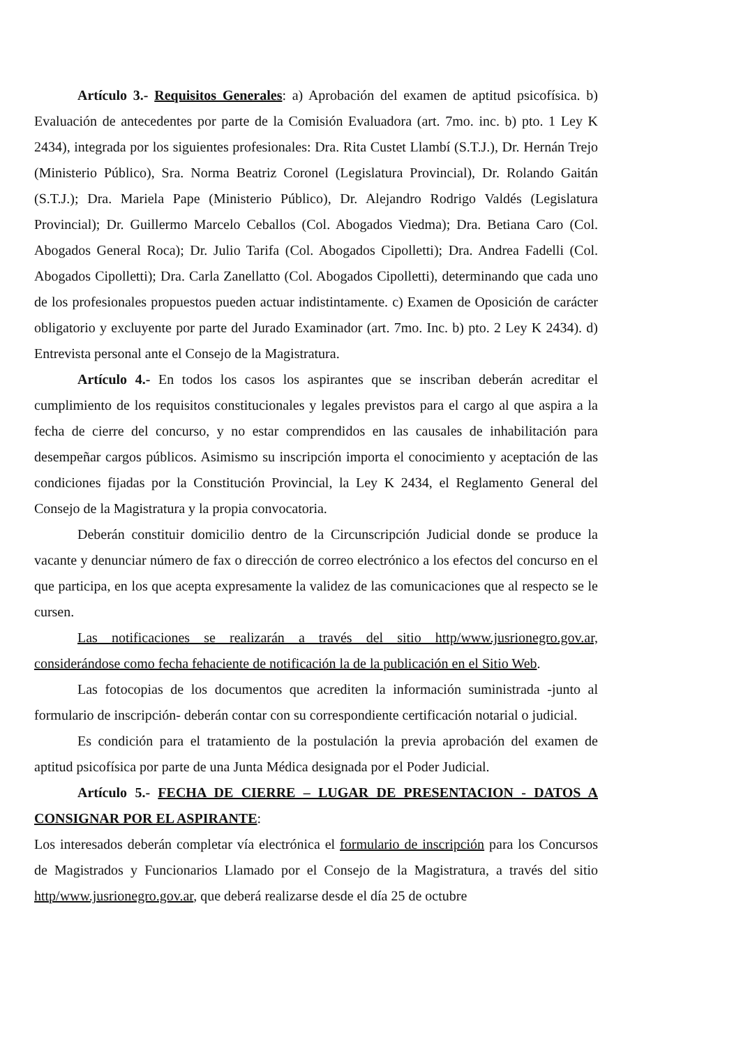Artículo 3.- Requisitos Generales: a) Aprobación del examen de aptitud psicofísica. b) Evaluación de antecedentes por parte de la Comisión Evaluadora (art. 7mo. inc. b) pto. 1 Ley K 2434), integrada por los siguientes profesionales: Dra. Rita Custet Llambí (S.T.J.), Dr. Hernán Trejo (Ministerio Público), Sra. Norma Beatriz Coronel (Legislatura Provincial), Dr. Rolando Gaitán (S.T.J.); Dra. Mariela Pape (Ministerio Público), Dr. Alejandro Rodrigo Valdés (Legislatura Provincial); Dr. Guillermo Marcelo Ceballos (Col. Abogados Viedma); Dra. Betiana Caro (Col. Abogados General Roca); Dr. Julio Tarifa (Col. Abogados Cipolletti); Dra. Andrea Fadelli (Col. Abogados Cipolletti); Dra. Carla Zanellatto (Col. Abogados Cipolletti), determinando que cada uno de los profesionales propuestos pueden actuar indistintamente. c) Examen de Oposición de carácter obligatorio y excluyente por parte del Jurado Examinador (art. 7mo. Inc. b) pto. 2 Ley K 2434). d) Entrevista personal ante el Consejo de la Magistratura.
Artículo 4.- En todos los casos los aspirantes que se inscriban deberán acreditar el cumplimiento de los requisitos constitucionales y legales previstos para el cargo al que aspira a la fecha de cierre del concurso, y no estar comprendidos en las causales de inhabilitación para desempeñar cargos públicos. Asimismo su inscripción importa el conocimiento y aceptación de las condiciones fijadas por la Constitución Provincial, la Ley K 2434, el Reglamento General del Consejo de la Magistratura y la propia convocatoria.
Deberán constituir domicilio dentro de la Circunscripción Judicial donde se produce la vacante y denunciar número de fax o dirección de correo electrónico a los efectos del concurso en el que participa, en los que acepta expresamente la validez de las comunicaciones que al respecto se le cursen.
Las notificaciones se realizarán a través del sitio http/www.jusrionegro.gov.ar, considerándose como fecha fehaciente de notificación la de la publicación en el Sitio Web.
Las fotocopias de los documentos que acrediten la información suministrada -junto al formulario de inscripción- deberán contar con su correspondiente certificación notarial o judicial.
Es condición para el tratamiento de la postulación la previa aprobación del examen de aptitud psicofísica por parte de una Junta Médica designada por el Poder Judicial.
Artículo 5.- FECHA DE CIERRE – LUGAR DE PRESENTACION - DATOS A CONSIGNAR POR EL ASPIRANTE:
Los interesados deberán completar vía electrónica el formulario de inscripción para los Concursos de Magistrados y Funcionarios Llamado por el Consejo de la Magistratura, a través del sitio http/www.jusrionegro.gov.ar, que deberá realizarse desde el día 25 de octubre